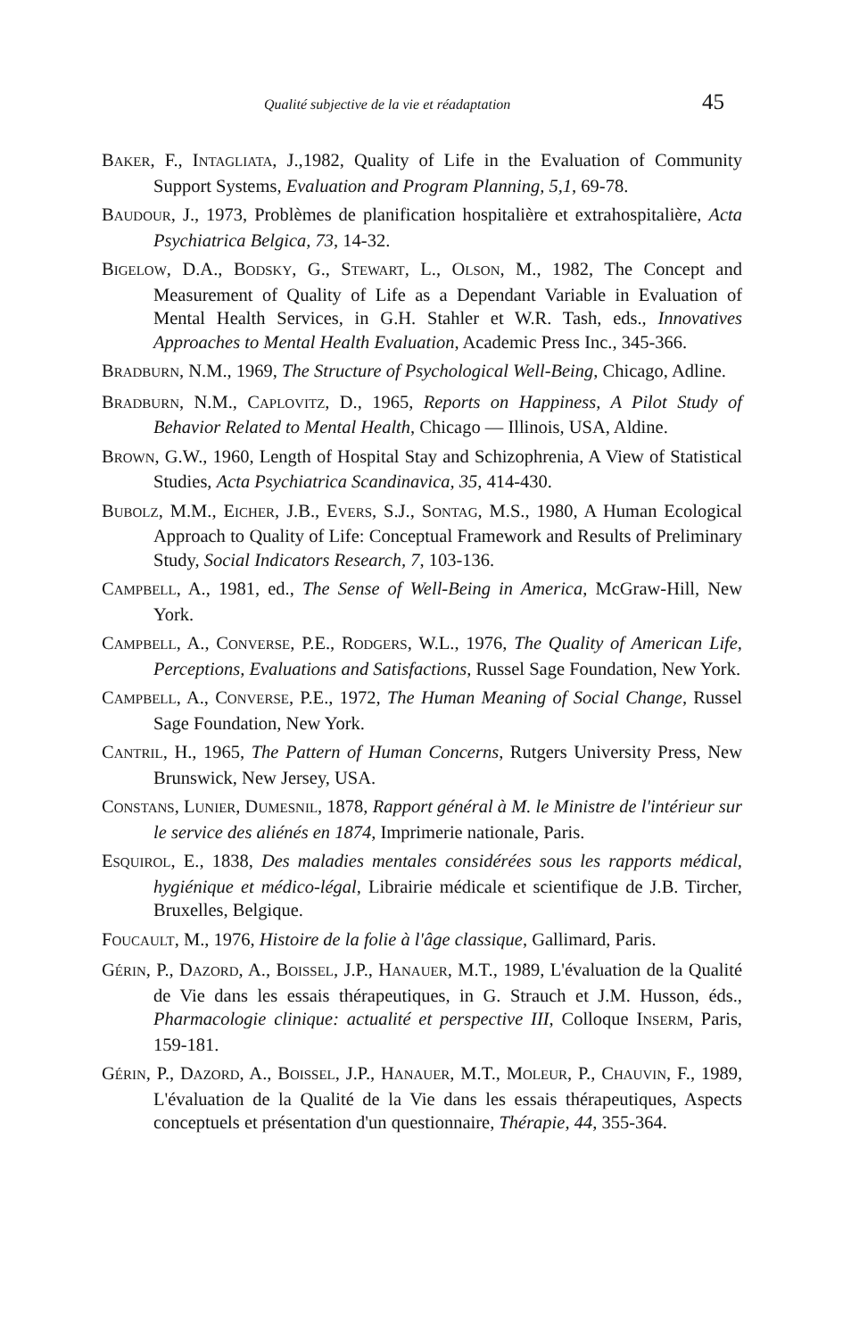Qualité subjective de la vie et réadaptation 45
BAKER, F., INTAGLIATA, J.,1982, Quality of Life in the Evaluation of Community Support Systems, Evaluation and Program Planning, 5,1, 69-78.
BAUDOUR, J., 1973, Problèmes de planification hospitalière et extrahospitalière, Acta Psychiatrica Belgica, 73, 14-32.
BIGELOW, D.A., BODSKY, G., STEWART, L., OLSON, M., 1982, The Concept and Measurement of Quality of Life as a Dependant Variable in Evaluation of Mental Health Services, in G.H. Stahler et W.R. Tash, eds., Innovatives Approaches to Mental Health Evaluation, Academic Press Inc., 345-366.
BRADBURN, N.M., 1969, The Structure of Psychological Well-Being, Chicago, Adline.
BRADBURN, N.M., CAPLOVITZ, D., 1965, Reports on Happiness, A Pilot Study of Behavior Related to Mental Health, Chicago — Illinois, USA, Aldine.
BROWN, G.W., 1960, Length of Hospital Stay and Schizophrenia, A View of Statistical Studies, Acta Psychiatrica Scandinavica, 35, 414-430.
BUBOLZ, M.M., EICHER, J.B., EVERS, S.J., SONTAG, M.S., 1980, A Human Ecological Approach to Quality of Life: Conceptual Framework and Results of Preliminary Study, Social Indicators Research, 7, 103-136.
CAMPBELL, A., 1981, ed., The Sense of Well-Being in America, McGraw-Hill, New York.
CAMPBELL, A., CONVERSE, P.E., RODGERS, W.L., 1976, The Quality of American Life, Perceptions, Evaluations and Satisfactions, Russel Sage Foundation, New York.
CAMPBELL, A., CONVERSE, P.E., 1972, The Human Meaning of Social Change, Russel Sage Foundation, New York.
CANTRIL, H., 1965, The Pattern of Human Concerns, Rutgers University Press, New Brunswick, New Jersey, USA.
CONSTANS, LUNIER, DUMESNIL, 1878, Rapport général à M. le Ministre de l'intérieur sur le service des aliénés en 1874, Imprimerie nationale, Paris.
ESQUIROL, E., 1838, Des maladies mentales considérées sous les rapports médical, hygiénique et médico-légal, Librairie médicale et scientifique de J.B. Tircher, Bruxelles, Belgique.
FOUCAULT, M., 1976, Histoire de la folie à l'âge classique, Gallimard, Paris.
GÉRIN, P., DAZORD, A., BOISSEL, J.P., HANAUER, M.T., 1989, L'évaluation de la Qualité de Vie dans les essais thérapeutiques, in G. Strauch et J.M. Husson, éds., Pharmacologie clinique: actualité et perspective III, Colloque INSERM, Paris, 159-181.
GÉRIN, P., DAZORD, A., BOISSEL, J.P., HANAUER, M.T., MOLEUR, P., CHAUVIN, F., 1989, L'évaluation de la Qualité de la Vie dans les essais thérapeutiques, Aspects conceptuels et présentation d'un questionnaire, Thérapie, 44, 355-364.